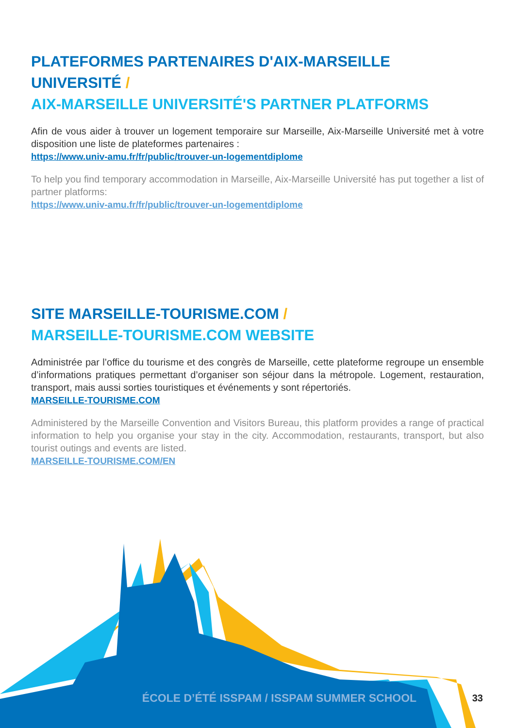PLATEFORMES PARTENAIRES D'AIX-MARSEILLE UNIVERSITÉ /
AIX-MARSEILLE UNIVERSITÉ'S PARTNER PLATFORMS
Afin de vous aider à trouver un logement temporaire sur Marseille, Aix-Marseille Université met à votre disposition une liste de plateformes partenaires :
https://www.univ-amu.fr/fr/public/trouver-un-logementdiplome
To help you find temporary accommodation in Marseille, Aix-Marseille Université has put together a list of partner platforms:
https://www.univ-amu.fr/fr/public/trouver-un-logementdiplome
SITE MARSEILLE-TOURISME.COM /
MARSEILLE-TOURISME.COM WEBSITE
Administrée par l’office du tourisme et des congrès de Marseille, cette plateforme regroupe un ensemble d’informations pratiques permettant d’organiser son séjour dans la métropole. Logement, restauration, transport, mais aussi sorties touristiques et événements y sont répertoriés.
MARSEILLE-TOURISME.COM
Administered by the Marseille Convention and Visitors Bureau, this platform provides a range of practical information to help you organise your stay in the city. Accommodation, restaurants, transport, but also tourist outings and events are listed.
MARSEILLE-TOURISME.COM/EN
ÉCOLE D’ÉTÉ ISSPAM / ISSPAM SUMMER SCHOOL 33